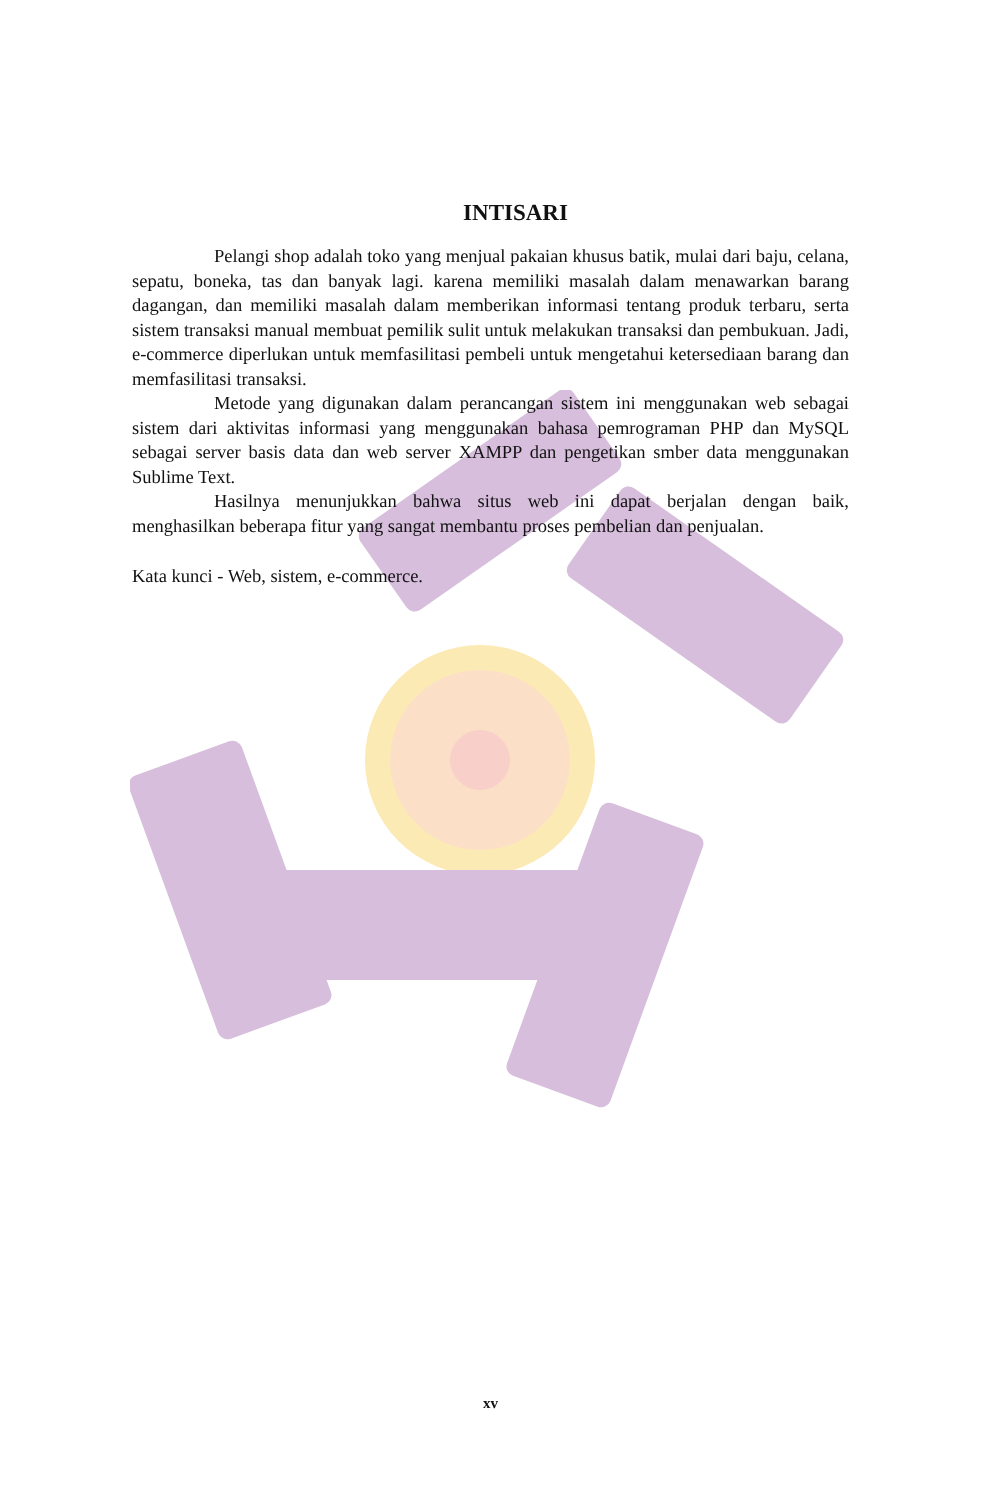INTISARI
Pelangi shop adalah toko yang menjual pakaian khusus batik, mulai dari baju, celana, sepatu, boneka, tas dan banyak lagi. karena memiliki masalah dalam menawarkan barang dagangan, dan memiliki masalah dalam memberikan informasi tentang produk terbaru, serta sistem transaksi manual membuat pemilik sulit untuk melakukan transaksi dan pembukuan. Jadi, e-commerce diperlukan untuk memfasilitasi pembeli untuk mengetahui ketersediaan barang dan memfasilitasi transaksi.
Metode yang digunakan dalam perancangan sistem ini menggunakan web sebagai sistem dari aktivitas informasi yang menggunakan bahasa pemrograman PHP dan MySQL sebagai server basis data dan web server XAMPP dan pengetikan smber data menggunakan Sublime Text.
Hasilnya menunjukkan bahwa situs web ini dapat berjalan dengan baik, menghasilkan beberapa fitur yang sangat membantu proses pembelian dan penjualan.
Kata kunci - Web, sistem, e-commerce.
xv